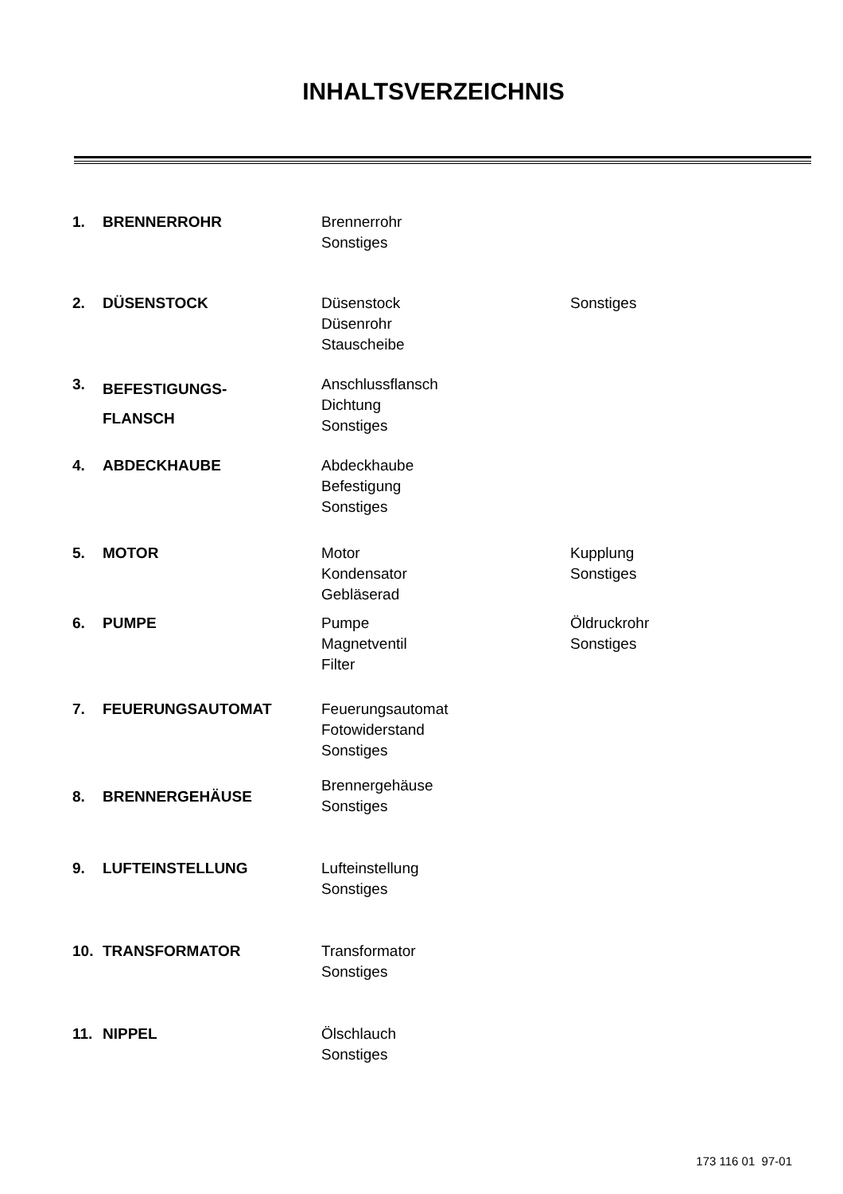INHALTSVERZEICHNIS
1. BRENNERROHR Brennerrohr
Sonstiges
2. DÜSENSTOCK Düsenstock
Düsenrohr
Stauscheibe
Sonstiges
3.
BEFESTIGUNGS-
FLANSCH
Anschlussflansch
Dichtung
Sonstiges
4. ABDECKHAUBE Abdeckhaube
Befestigung
Sonstiges
5. MOTOR Motor
Kondensator
Gebläserad
Kupplung
Sonstiges
6. PUMPE Pumpe
Magnetventil
Filter
Öldruckrohr
Sonstiges
7. FEUERUNGSAUTOMAT Feuerungsautomat
Fotowiderstand
Sonstiges
8. BRENNERGEHÄUSE
Brennergehäuse
Sonstiges
9. LUFTEINSTELLUNG Lufteinstellung
Sonstiges
10. TRANSFORMATOR Transformator
Sonstiges
11. NIPPEL Ölschlauch
Sonstiges
173 116 01 97-01